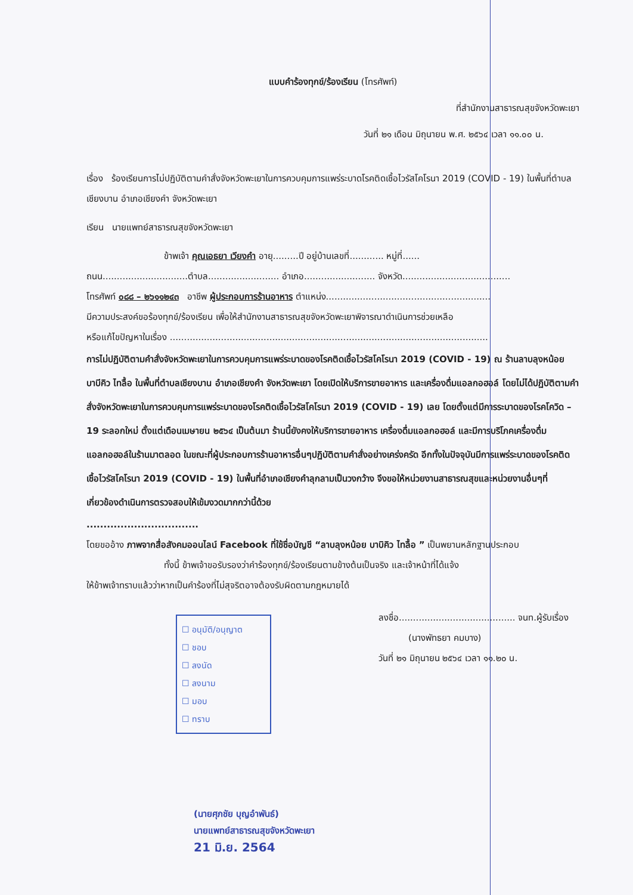แบบคำร้องทุกข์/ร้องเรียน (โทรศัพท์)
ที่สำนักงานสาธารณสุขจังหวัดพะเยา
วันที่ ๒๑ เดือน มิถุนายน พ.ศ. ๒๕๖๔ เวลา ๑๑.๐๐ น.
เรื่อง ร้องเรียนการไม่ปฏิบัติตามคำสั่งจังหวัดพะเยาในการควบคุมการแพร่ระบาดโรคติดเชื้อไวรัสโคโรนา 2019 (COVID - 19) ในพื้นที่ตำบลเชียงบาน อำเภอเชียงคำ จังหวัดพะเยา
เรียน นายแพทย์สาธารณสุขจังหวัดพะเยา
ข้าพเจ้า คุณเอธยา เวียงคำ อายุ.........ปี อยู่บ้านเลขที่............ หมู่ที่......
ถนน..............................ตำบล......................... อำเภอ......................... จังหวัด......................................
โทรศัพท์ ๐๘๘ – ๒๖๑๑๒๔๓ อาชีพ ผู้ประกอบการร้านอาหาร ตำแหน่ง..........................................................
มีความประสงค์ขอร้องทุกข์/ร้องเรียน เพื่อให้สำนักงานสาธารณสุขจังหวัดพะเยาพิจารณาดำเนินการช่วยเหลือ
หรือแก้ไขปัญหาในเรื่อง ................................................................................................................
การไม่ปฏิบัติตามคำสั่งจังหวัดพะเยาในการควบคุมการแพร่ระบาดของโรคติดเชื้อไวรัสโคโรนา 2019 (COVID - 19) ณ ร้านลาบลุงหน้อย บาบีคิว ไทลื้อ ในพื้นที่ตำบลเชียงบาน อำเภอเชียงคำ จังหวัดพะเยา โดยเปิดให้บริการขายอาหาร และเครื่องดื่มแอลกอฮอล์ โดยไม่ได้ปฏิบัติตามคำสั่งจังหวัดพะเยาในการควบคุมการแพร่ระบาดของโรคติดเชื้อไวรัสโคโรนา 2019 (COVID - 19) เลย โดยตั้งแต่มีการระบาดของโรคโควิด – 19 ระลอกใหม่ ตั้งแต่เดือนเมษายน ๒๕๖๔ เป็นต้นมา ร้านนี้ยังคงให้บริการขายอาหาร เครื่องดื่มแอลกอฮอล์ และมีการบริโภคเครื่องดื่มแอลกอฮอล์ในร้านมาตลอด ในขณะที่ผู้ประกอบการร้านอาหารอื่นๆปฏิบัติตามคำสั่งอย่างเคร่งครัด อีกทั้งในปัจจุบันมีการแพร่ระบาดของโรคติดเชื้อไวรัสโคโรนา 2019 (COVID - 19) ในพื้นที่อำเภอเชียงคำลุกลามเป็นวงกว้าง จึงขอให้หน่วยงานสาธารณสุขและหน่วยงานอื่นๆที่เกี่ยวข้องดำเนินการตรวจสอบให้เข้มงวดมากกว่านี้ด้วย
.................................
โดยขออ้าง ภาพจากสื่อสังคมออนไลน์ Facebook ที่ใช้ชื่อบัญชี “ลาบลุงหน้อย บาบิคิว ไทลื้อ ” เป็นพยานหลักฐานประกอบ
ทั้งนี้ ข้าพเจ้าขอรับรองว่าคำร้องทุกข์/ร้องเรียนตามข้างต้นเป็นจริง และเจ้าหน้าที่ได้แจ้ง
ให้ข้าพเจ้าทราบแล้วว่าหากเป็นคำร้องที่ไม่สุจริตอาจต้องรับผิดตามกฎหมายได้
ลงชื่อ......................................... จนท.ผู้รับเรื่อง
(นางพัทธยา คมบาง)
วันที่ ๒๑ มิถุนายน ๒๕๖๔ เวลา ๑๑.๒๐ น.
☐ อนุมัติ/อนุญาต
☐ ชอบ
☐ ลงนัด
☐ ลงนาม
☐ มอบ
☐ ทราบ
(นายศุภชัย บุญอำพันธ์)
นายแพทย์สาธารณสุขจังหวัดพะเยา
21 มิ.ย. 2564